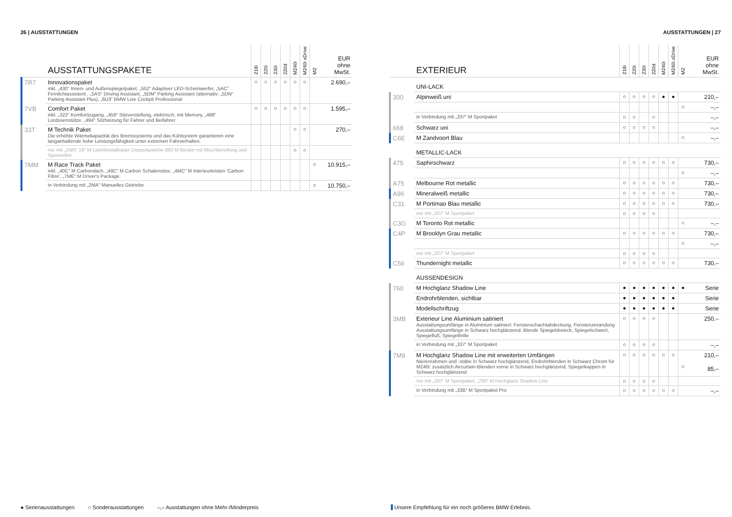26 | AUSSTATTUNGEN
| | AUSSTATTUNGSPAKETE | 218i | 220i | 230i | 220d | M240i | M240i xDrive | M2 | EUR ohne MwSt. |
| --- | --- | --- | --- | --- | --- | --- | --- | --- | --- |
| 7R7 | Innovationspaket inkl. „430“ Innen- und Außenspiegelpaket, „552“ Adaptiver LED-Scheinwerfer, „5AC“ Fernlichtassistent , „5AS“ Driving Assistant, „5DM“ Parking Assistant (alternativ: „5DN“ Parking Assistant Plus), „6U3“ BMW Live Cockpit Professional | ○ | ○ | ○ | ○ | ○ | ○ | | 2.690,– |
| 7VB | Comfort Paket inkl. „322“ Komfortzugang, „459“ Sitzverstellung, elektrisch, mit Memory, „488“ Lordosenstütze, „494“ Sitzheizung für Fahrer und Beifahrer | ○ | ○ | ○ | ○ | ○ | ○ | | 1.595,– |
| 33T | M Technik Paket Die erhöhte Wärmekapazität des Bremssystems und das Kühlsystem garantieren eine langanhaltende hohe Leistungsfähigkeit unter extremen Fahrverhalten. | | | | | ○ | ○ | | 270,– |
| | nur mit „1W0“ 19“ M Leichtmetallräder Doppelspeiche 893 M Bicolor mit Mischbereifung und Sportreifen | | | | | ○ | ○ | | |
| 7MM | M Race Track Paket inkl. „40C“ M Carbondach, „48C“ M Carbon Schalensitze, „4MC“ M Interieurleisten 'Carbon Fibre', „7ME“ M Driver's Package. | | | | | | | ○ | 10.915,– |
| | in Verbindung mit „2MA“ Manuelles Getriebe | | | | | | | ○ | 10.750,– |
AUSSTATTUNGEN | 27
| | EXTERIEUR | 218i | 220i | 230i | 220d | M240i | M240i xDrive | M2 | EUR ohne MwSt. |
| --- | --- | --- | --- | --- | --- | --- | --- | --- | --- |
| | UNI-LACK | | | | | | | | |
| 300 | Alpinweiß uni | ○ | ○ | ○ | ○ | ● | ● | | 210,– |
| | | | | | | | | ○ | –,– |
| | in Verbindung mit „337“ M Sportpaket | ○ | ○ | | ○ | | | | –,– |
| 668 | Schwarz uni | ○ | ○ | ○ | ○ | | | | –,– |
| C6E | M Zandvoort Blau | | | | | | | ○ | –,– |
| | METALLIC-LACK | | | | | | | | |
| 475 | Saphirschwarz | ○ | ○ | ○ | ○ | ○ | ○ | | 730,– |
| | | | | | | | | ○ | –,– |
| A75 | Melbourne Rot metallic | ○ | ○ | ○ | ○ | ○ | ○ | | 730,– |
| A96 | Mineralweiß metallic | ○ | ○ | ○ | ○ | ○ | ○ | | 730,– |
| C31 | M Portimao Blau metallic | ○ | ○ | ○ | ○ | ○ | ○ | | 730,– |
| | nur mit „337“ M Sportpaket | ○ | ○ | ○ | ○ | | | | |
| C3G | M Toronto Rot metallic | | | | | | | ○ | –,– |
| C4P | M Brooklyn Grau metallic | ○ | ○ | ○ | ○ | ○ | ○ | | 730,– |
| | | | | | | | | ○ | –,– |
| | nur mit „337“ M Sportpaket | ○ | ○ | ○ | ○ | | | | |
| C56 | Thundernight metallic | ○ | ○ | ○ | ○ | ○ | ○ | | 730,– |
| | AUSSENDESIGN | | | | | | | | |
| 760 | M Hochglanz Shadow Line | ● | ● | ● | ● | ● | ● | ● | Serie |
| | Endrohrblenden, sichtbar | ● | ● | ● | ● | ● | ● | | Serie |
| | Modellschriftzug | ● | ● | ● | ● | ● | ● | | Serie |
| 3MB | Exterieur Line Aluminium satiniert Ausstattungsumfänge in Aluminium satiniert: Fensterschachtabdeckung, Fensterumrandung Ausstattungsumfänge in Schwarz hochglänzend: Blende Spiegeldreieck, Spiegelschwert, Spiegelfuß, Spiegelbrille | ○ | ○ | ○ | ○ | | | | 250,– |
| | in Verbindung mit „337“ M Sportpaket | ○ | ○ | ○ | ○ | | | | –,– |
| 7M9 | M Hochglanz Shadow Line mit erweiterten Umfängen Nierenrahmen und -stäbe in Schwarz hochglänzend, Endrohrblenden in Schwarz Chrom für M240i: zusätzlich Aircurtain-Blenden vorne in Schwarz hochglänzend, Spiegelkappen in Schwarz hochglänzend | ○ | ○ | ○ | ○ | ○ | ○ | ○ | 210,– 85,– |
| | nur mit „337“ M Sportpaket, „760“ M Hochglanz Shadow Line | ○ | ○ | ○ | ○ | | | | |
| | in Verbindung mit „33B“ M Sportpaket Pro | ○ | ○ | ○ | ○ | ○ | ○ | | –,– |
● Serienausstattungen ○ Sonderausstattungen –,– Ausstattungen ohne Mehr-/Minderpreis
Unsere Empfehlung für ein noch größeres BMW Erlebnis.